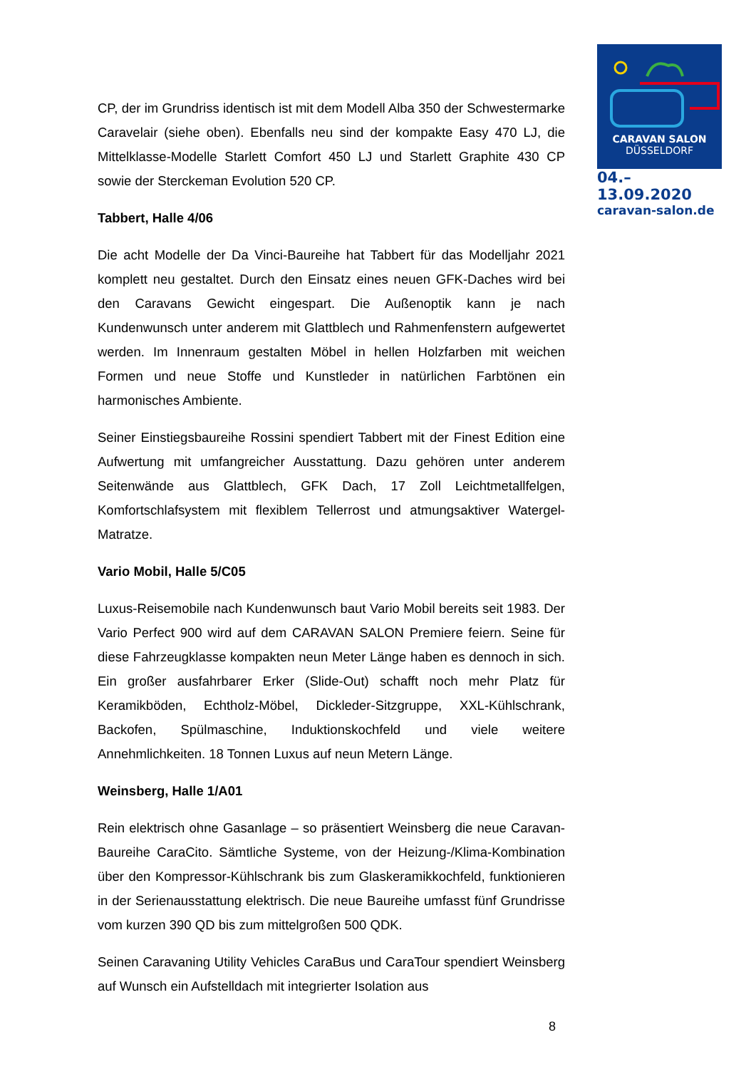CARAVAN SALON
DÜSSELDORF
04.–13.09.2020
caravan-salon.de
CP, der im Grundriss identisch ist mit dem Modell Alba 350 der Schwestermarke Caravelair (siehe oben). Ebenfalls neu sind der kompakte Easy 470 LJ, die Mittelklasse-Modelle Starlett Comfort 450 LJ und Starlett Graphite 430 CP sowie der Sterckeman Evolution 520 CP.
Tabbert, Halle 4/06
Die acht Modelle der Da Vinci-Baureihe hat Tabbert für das Modelljahr 2021 komplett neu gestaltet. Durch den Einsatz eines neuen GFK-Daches wird bei den Caravans Gewicht eingespart. Die Außenoptik kann je nach Kundenwunsch unter anderem mit Glattblech und Rahmenfenstern aufgewertet werden. Im Innenraum gestalten Möbel in hellen Holzfarben mit weichen Formen und neue Stoffe und Kunstleder in natürlichen Farbtönen ein harmonisches Ambiente.
Seiner Einstiegsbaureihe Rossini spendiert Tabbert mit der Finest Edition eine Aufwertung mit umfangreicher Ausstattung. Dazu gehören unter anderem Seitenwände aus Glattblech, GFK Dach, 17 Zoll Leichtmetallfelgen, Komfortschlafsystem mit flexiblem Tellerrost und atmungsaktiver Watergel-Matratze.
Vario Mobil, Halle 5/C05
Luxus-Reisemobile nach Kundenwunsch baut Vario Mobil bereits seit 1983. Der Vario Perfect 900 wird auf dem CARAVAN SALON Premiere feiern. Seine für diese Fahrzeugklasse kompakten neun Meter Länge haben es dennoch in sich. Ein großer ausfahrbarer Erker (Slide-Out) schafft noch mehr Platz für Keramikböden, Echtholz-Möbel, Dickleder-Sitzgruppe, XXL-Kühlschrank, Backofen, Spülmaschine, Induktionskochfeld und viele weitere Annehmlichkeiten. 18 Tonnen Luxus auf neun Metern Länge.
Weinsberg, Halle 1/A01
Rein elektrisch ohne Gasanlage – so präsentiert Weinsberg die neue Caravan-Baureihe CaraCito. Sämtliche Systeme, von der Heizung-/Klima-Kombination über den Kompressor-Kühlschrank bis zum Glaskeramikkochfeld, funktionieren in der Serienausstattung elektrisch. Die neue Baureihe umfasst fünf Grundrisse vom kurzen 390 QD bis zum mittelgroßen 500 QDK.
Seinen Caravaning Utility Vehicles CaraBus und CaraTour spendiert Weinsberg auf Wunsch ein Aufstelldach mit integrierter Isolation aus
8